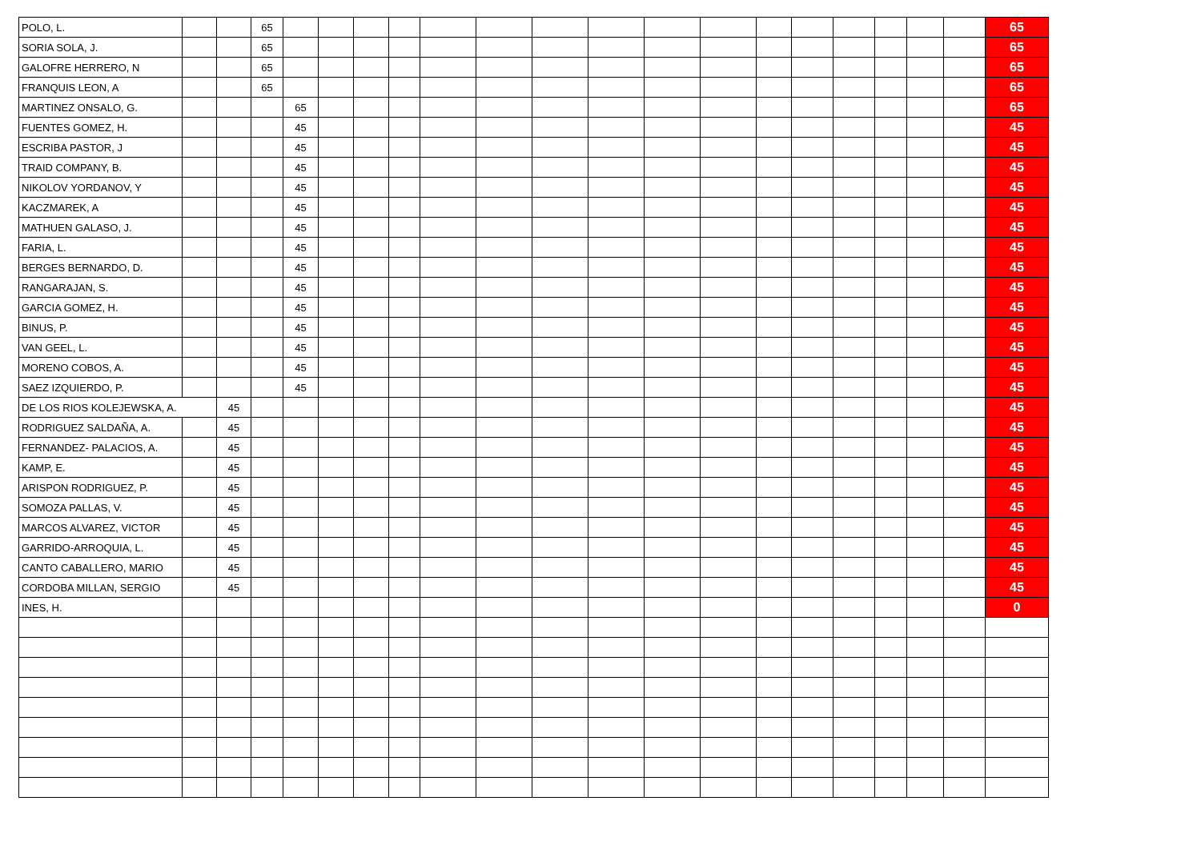| POLO, L. | | | 65 | | | | | | | | | | | | | | | | | 65 |
| SORIA SOLA, J. | | | 65 | | | | | | | | | | | | | | | | | 65 |
| GALOFRE HERRERO, N | | | 65 | | | | | | | | | | | | | | | | | 65 |
| FRANQUIS LEON, A | | | 65 | | | | | | | | | | | | | | | | | 65 |
| MARTINEZ ONSALO, G. | | | | 65 | | | | | | | | | | | | | | | | 65 |
| FUENTES GOMEZ, H. | | | | 45 | | | | | | | | | | | | | | | | 45 |
| ESCRIBA PASTOR, J | | | | 45 | | | | | | | | | | | | | | | | 45 |
| TRAID COMPANY, B. | | | | 45 | | | | | | | | | | | | | | | | 45 |
| NIKOLOV YORDANOV, Y | | | | 45 | | | | | | | | | | | | | | | | 45 |
| KACZMAREK, A | | | | 45 | | | | | | | | | | | | | | | | 45 |
| MATHUEN GALASO, J. | | | | 45 | | | | | | | | | | | | | | | | 45 |
| FARIA, L. | | | | 45 | | | | | | | | | | | | | | | | 45 |
| BERGES BERNARDO, D. | | | | 45 | | | | | | | | | | | | | | | | 45 |
| RANGARAJAN, S. | | | | 45 | | | | | | | | | | | | | | | | 45 |
| GARCIA GOMEZ, H. | | | | 45 | | | | | | | | | | | | | | | | 45 |
| BINUS, P. | | | | 45 | | | | | | | | | | | | | | | | 45 |
| VAN GEEL, L. | | | | 45 | | | | | | | | | | | | | | | | 45 |
| MORENO COBOS, A. | | | | 45 | | | | | | | | | | | | | | | | 45 |
| SAEZ IZQUIERDO, P. | | | | 45 | | | | | | | | | | | | | | | | 45 |
| DE LOS RIOS KOLEJEWSKA, A. | | 45 | | | | | | | | | | | | | | | | | | 45 |
| RODRIGUEZ SALDAÑA, A. | | 45 | | | | | | | | | | | | | | | | | | 45 |
| FERNANDEZ- PALACIOS, A. | | 45 | | | | | | | | | | | | | | | | | | 45 |
| KAMP, E. | | 45 | | | | | | | | | | | | | | | | | | 45 |
| ARISPON RODRIGUEZ, P. | | 45 | | | | | | | | | | | | | | | | | | 45 |
| SOMOZA PALLAS, V. | | 45 | | | | | | | | | | | | | | | | | | 45 |
| MARCOS ALVAREZ, VICTOR | | 45 | | | | | | | | | | | | | | | | | | 45 |
| GARRIDO-ARROQUIA, L. | | 45 | | | | | | | | | | | | | | | | | | 45 |
| CANTO CABALLERO, MARIO | | 45 | | | | | | | | | | | | | | | | | | 45 |
| CORDOBA MILLAN, SERGIO | | 45 | | | | | | | | | | | | | | | | | | 45 |
| INES, H. | | | | | | | | | | | | | | | | | | | | 0 |